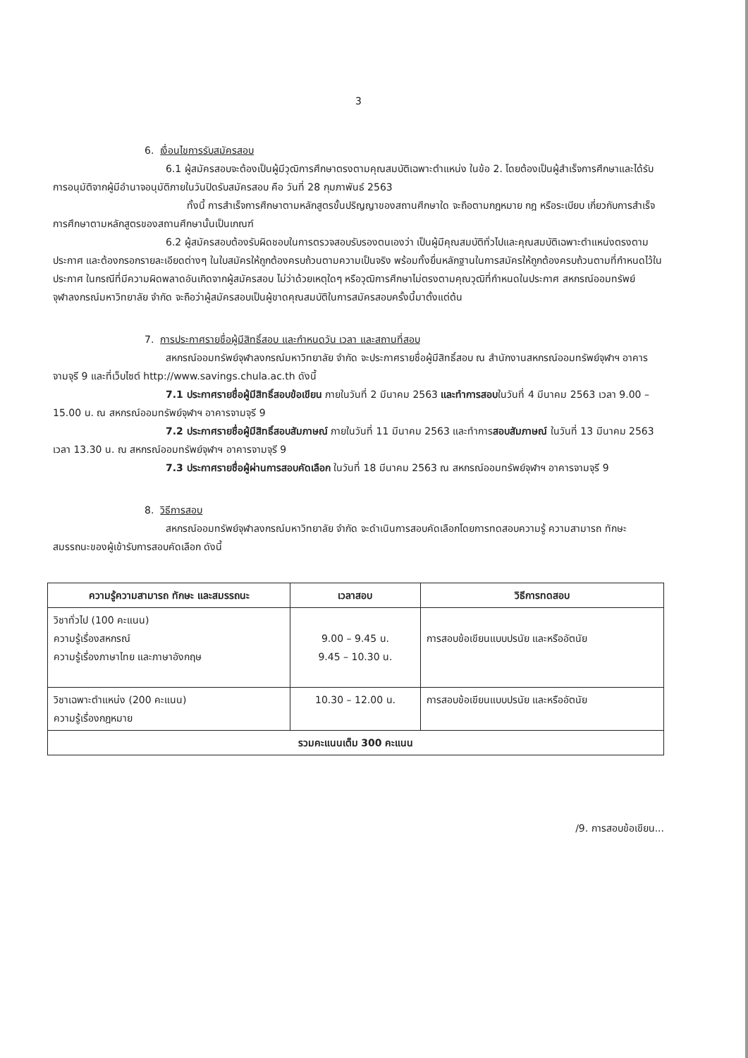3
6. เงื่อนไขการรับสมัครสอบ
6.1 ผู้สมัครสอบจะต้องเป็นผู้มีวุฒิการศึกษาตรงตามคุณสมบัติเฉพาะตำแหน่ง ในข้อ 2. โดยต้องเป็นผู้สำเร็จการศึกษาและได้รับการอนุมัติจากผู้มีอำนาจอนุมัติภายในวันปิดรับสมัครสอบ คือ วันที่ 28 กุมภาพันธ์ 2563
ทั้งนี้ การสำเร็จการศึกษาตามหลักสูตรขั้นปริญญาของสถานศึกษาใด จะถือตามกฎหมาย กฎ หรือระเบียบ เกี่ยวกับการสำเร็จการศึกษาตามหลักสูตรของสถานศึกษานั้นเป็นเกณฑ์
6.2 ผู้สมัครสอบต้องรับผิดชอบในการตรวจสอบรับรองตนเองว่า เป็นผู้มีคุณสมบัติทั่วไปและคุณสมบัติเฉพาะตำแหน่งตรงตามประกาศ และต้องกรอกรายละเอียดต่างๆ ในใบสมัครให้ถูกต้องครบถ้วนตามความเป็นจริง พร้อมทั้งยื่นหลักฐานในการสมัครให้ถูกต้องครบถ้วนตามที่กำหนดไว้ในประกาศ ในกรณีที่มีความผิดพลาดอันเกิดจากผู้สมัครสอบ ไม่ว่าด้วยเหตุใดๆ หรือวุฒิการศึกษาไม่ตรงตามคุณวุฒิที่กำหนดในประกาศ สหกรณ์ออมทรัพย์จุฬาลงกรณ์มหาวิทยาลัย จำกัด จะถือว่าผู้สมัครสอบเป็นผู้ขาดคุณสมบัติในการสมัครสอบครั้งนี้มาตั้งแต่ต้น
7. การประกาศรายชื่อผู้มีสิทธิ์สอบ และกำหนดวัน เวลา และสถานที่สอบ
สหกรณ์ออมทรัพย์จุฬาลงกรณ์มหาวิทยาลัย จำกัด จะประกาศรายชื่อผู้มีสิทธิ์สอบ ณ สำนักงานสหกรณ์ออมทรัพย์จุฬาฯ อาคารจามจุรี 9 และที่เว็บไซต์ http://www.savings.chula.ac.th ดังนี้
7.1 ประกาศรายชื่อผู้มีสิทธิ์สอบข้อเขียน ภายในวันที่ 2 มีนาคม 2563 และทำการสอบในวันที่ 4 มีนาคม 2563 เวลา 9.00 – 15.00 น. ณ สหกรณ์ออมทรัพย์จุฬาฯ อาคารจามจุรี 9
7.2 ประกาศรายชื่อผู้มีสิทธิ์สอบสัมภาษณ์ ภายในวันที่ 11 มีนาคม 2563 และทำการสอบสัมภาษณ์ ในวันที่ 13 มีนาคม 2563 เวลา 13.30 น. ณ สหกรณ์ออมทรัพย์จุฬาฯ อาคารจามจุรี 9
7.3 ประกาศรายชื่อผู้ผ่านการสอบคัดเลือก ในวันที่ 18 มีนาคม 2563 ณ สหกรณ์ออมทรัพย์จุฬาฯ อาคารจามจุรี 9
8. วิธีการสอบ
สหกรณ์ออมทรัพย์จุฬาลงกรณ์มหาวิทยาลัย จำกัด จะดำเนินการสอบคัดเลือกโดยการทดสอบความรู้ ความสามารถ ทักษะ สมรรถนะของผู้เข้ารับการสอบคัดเลือก ดังนี้
| ความรู้ความสามารถ ทักษะ และสมรรถนะ | เวลาสอบ | วิธีการทดสอบ |
| --- | --- | --- |
| วิชาทั่วไป (100 คะแนน) ความรู้เรื่องสหกรณ์ ความรู้เรื่องภาษาไทย และภาษาอังกฤษ | 9.00 – 9.45 น. 9.45 – 10.30 น. | การสอบข้อเขียนแบบปรนัย และหรืออัตนัย |
| วิชาเฉพาะตำแหน่ง (200 คะแนน) ความรู้เรื่องกฎหมาย | 10.30 – 12.00 น. | การสอบข้อเขียนแบบปรนัย และหรืออัตนัย |
| รวมคะแนนเต็ม 300 คะแนน | | |
/9. การสอบข้อเขียน...